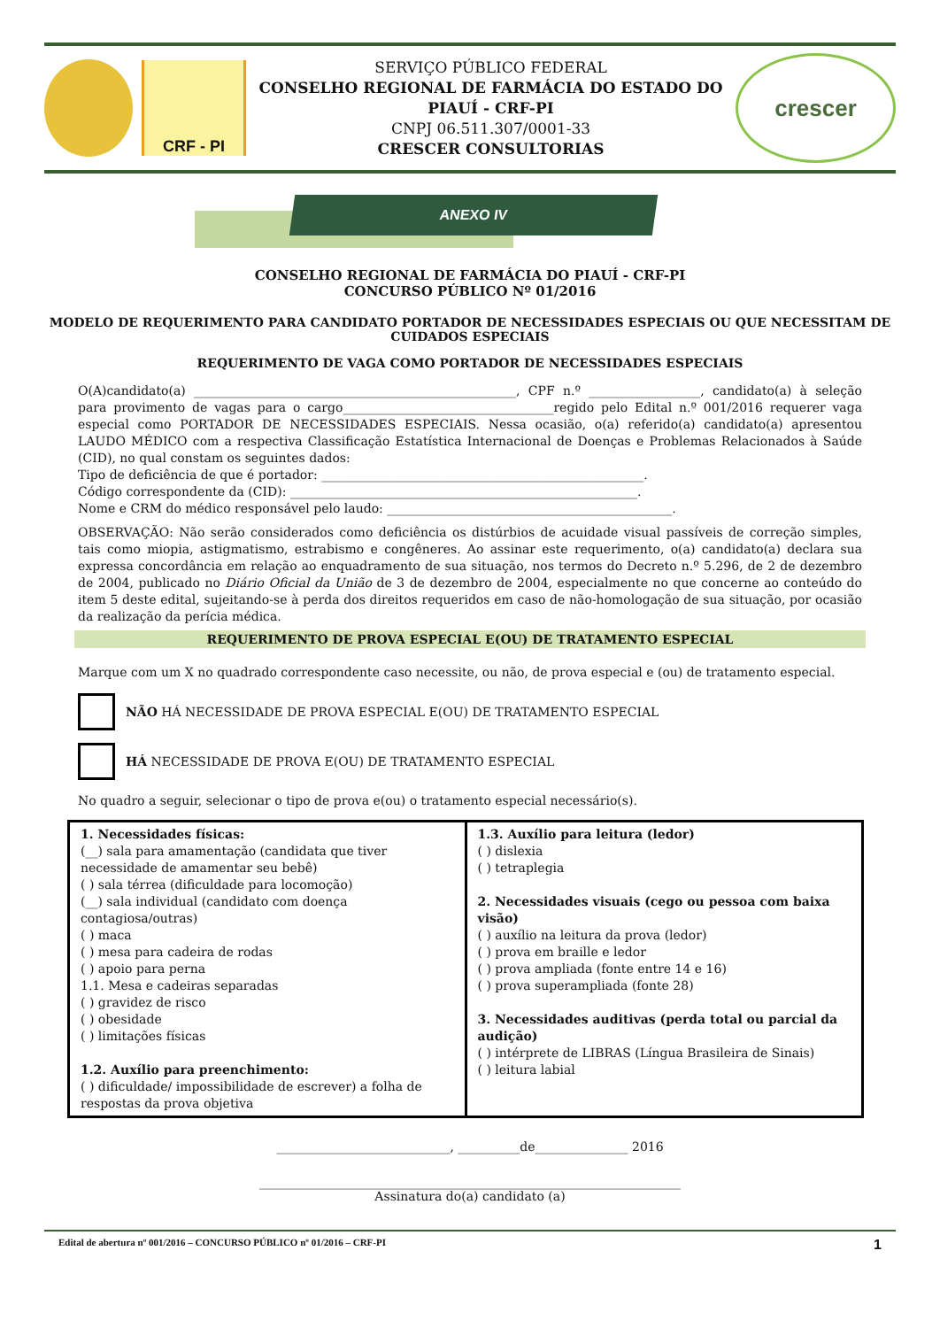CRF - PI
SERVIÇO PÚBLICO FEDERAL
CONSELHO REGIONAL DE FARMÁCIA DO ESTADO DO PIAUÍ - CRF-PI
CNPJ 06.511.307/0001-33
CRESCER CONSULTORIAS
crescer
ANEXO IV
CONSELHO REGIONAL DE FARMÁCIA DO PIAUÍ - CRF-PI
CONCURSO PÚBLICO Nº 01/2016
MODELO DE REQUERIMENTO PARA CANDIDATO PORTADOR DE NECESSIDADES ESPECIAIS OU QUE NECESSITAM DE CUIDADOS ESPECIAIS
REQUERIMENTO DE VAGA COMO PORTADOR DE NECESSIDADES ESPECIAIS
O(A)candidato(a) ____________________________________________________, CPF n.º __________________, candidato(a) à seleção para provimento de vagas para o cargo__________________________________regido pelo Edital n.º 001/2016 requerer vaga especial como PORTADOR DE NECESSIDADES ESPECIAIS. Nessa ocasião, o(a) referido(a) candidato(a) apresentou LAUDO MÉDICO com a respectiva Classificação Estatística Internacional de Doenças e Problemas Relacionados à Saúde (CID), no qual constam os seguintes dados:
Tipo de deficiência de que é portador: ____________________________________________________.
Código correspondente da (CID): ________________________________________________________.
Nome e CRM do médico responsável pelo laudo: ______________________________________________.
OBSERVAÇÃO: Não serão considerados como deficiência os distúrbios de acuidade visual passíveis de correção simples, tais como miopia, astigmatismo, estrabismo e congêneres. Ao assinar este requerimento, o(a) candidato(a) declara sua expressa concordância em relação ao enquadramento de sua situação, nos termos do Decreto n.º 5.296, de 2 de dezembro de 2004, publicado no Diário Oficial da União de 3 de dezembro de 2004, especialmente no que concerne ao conteúdo do item 5 deste edital, sujeitando-se à perda dos direitos requeridos em caso de não-homologação de sua situação, por ocasião da realização da perícia médica.
REQUERIMENTO DE PROVA ESPECIAL E(OU) DE TRATAMENTO ESPECIAL
Marque com um X no quadrado correspondente caso necessite, ou não, de prova especial e (ou) de tratamento especial.
NÃO HÁ NECESSIDADE DE PROVA ESPECIAL E(OU) DE TRATAMENTO ESPECIAL
HÁ NECESSIDADE DE PROVA E(OU) DE TRATAMENTO ESPECIAL
No quadro a seguir, selecionar o tipo de prova e(ou) o tratamento especial necessário(s).
| 1. Necessidades físicas: (__) sala para amamentação (candidata que tiver necessidade de amamentar seu bebê) ( ) sala térrea (dificuldade para locomoção) (__) sala individual (candidato com doença contagiosa/outras) ( ) maca ( ) mesa para cadeira de rodas ( ) apoio para perna 1.1. Mesa e cadeiras separadas ( ) gravidez de risco ( ) obesidade ( ) limitações físicas 1.2. Auxílio para preenchimento: ( ) dificuldade/ impossibilidade de escrever) a folha de respostas da prova objetiva | 1.3. Auxílio para leitura (ledor) ( ) dislexia ( ) tetraplegia 2. Necessidades visuais (cego ou pessoa com baixa visão) ( ) auxílio na leitura da prova (ledor) ( ) prova em braille e ledor ( ) prova ampliada (fonte entre 14 e 16) ( ) prova superampliada (fonte 28) 3. Necessidades auditivas (perda total ou parcial da audição) ( ) intérprete de LIBRAS (Língua Brasileira de Sinais) ( ) leitura labial |
____________________________, __________de_______________ 2016
____________________________________________________________________
Assinatura do(a) candidato (a)
Edital de abertura nº 001/2016 – CONCURSO PÚBLICO nº 01/2016 – CRF-PI 1